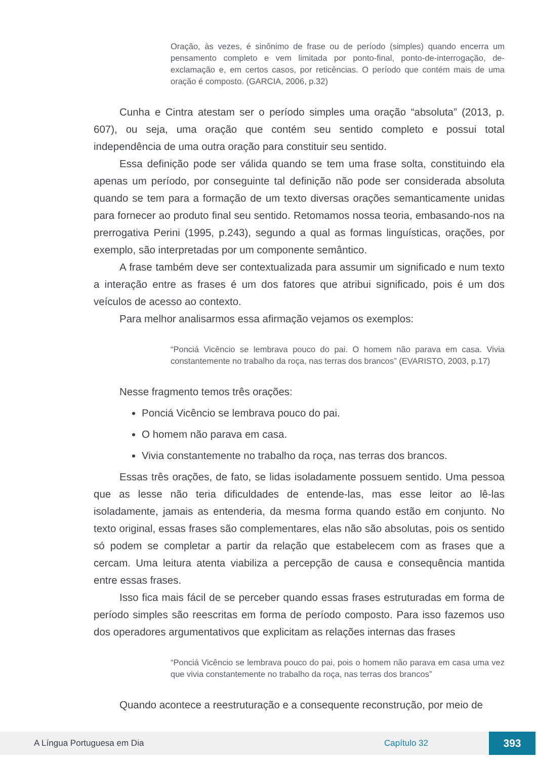Oração, às vezes, é sinônimo de frase ou de período (simples) quando encerra um pensamento completo e vem limitada por ponto-final, ponto-de-interrogação, de-exclamação e, em certos casos, por reticências. O período que contém mais de uma oração é composto. (GARCIA, 2006, p.32)
Cunha e Cintra atestam ser o período simples uma oração “absoluta” (2013, p. 607), ou seja, uma oração que contém seu sentido completo e possui total independência de uma outra oração para constituir seu sentido.
Essa definição pode ser válida quando se tem uma frase solta, constituindo ela apenas um período, por conseguinte tal definição não pode ser considerada absoluta quando se tem para a formação de um texto diversas orações semanticamente unidas para fornecer ao produto final seu sentido. Retomamos nossa teoria, embasando-nos na prerrogativa Perini (1995, p.243), segundo a qual as formas linguísticas, orações, por exemplo, são interpretadas por um componente semântico.
A frase também deve ser contextualizada para assumir um significado e num texto a interação entre as frases é um dos fatores que atribui significado, pois é um dos veículos de acesso ao contexto.
Para melhor analisarmos essa afirmação vejamos os exemplos:
“Ponciá Vicêncio se lembrava pouco do pai. O homem não parava em casa. Vivia constantemente no trabalho da roça, nas terras dos brancos” (EVARISTO, 2003, p.17)
Nesse fragmento temos três orações:
Ponciá Vicêncio se lembrava pouco do pai.
O homem não parava em casa.
Vivia constantemente no trabalho da roça, nas terras dos brancos.
Essas três orações, de fato, se lidas isoladamente possuem sentido. Uma pessoa que as lesse não teria dificuldades de entende-las, mas esse leitor ao lê-las isoladamente, jamais as entenderia, da mesma forma quando estão em conjunto. No texto original, essas frases são complementares, elas não são absolutas, pois os sentido só podem se completar a partir da relação que estabelecem com as frases que a cercam. Uma leitura atenta viabiliza a percepção de causa e consequência mantida entre essas frases.
Isso fica mais fácil de se perceber quando essas frases estruturadas em forma de período simples são reescritas em forma de período composto. Para isso fazemos uso dos operadores argumentativos que explicitam as relações internas das frases
“Ponciá Vicêncio se lembrava pouco do pai, pois o homem não parava em casa uma vez que vivia constantemente no trabalho da roça, nas terras dos brancos”
Quando acontece a reestruturação e a consequente reconstrução, por meio de
A Língua Portuguesa em Dia Capítulo 32 393